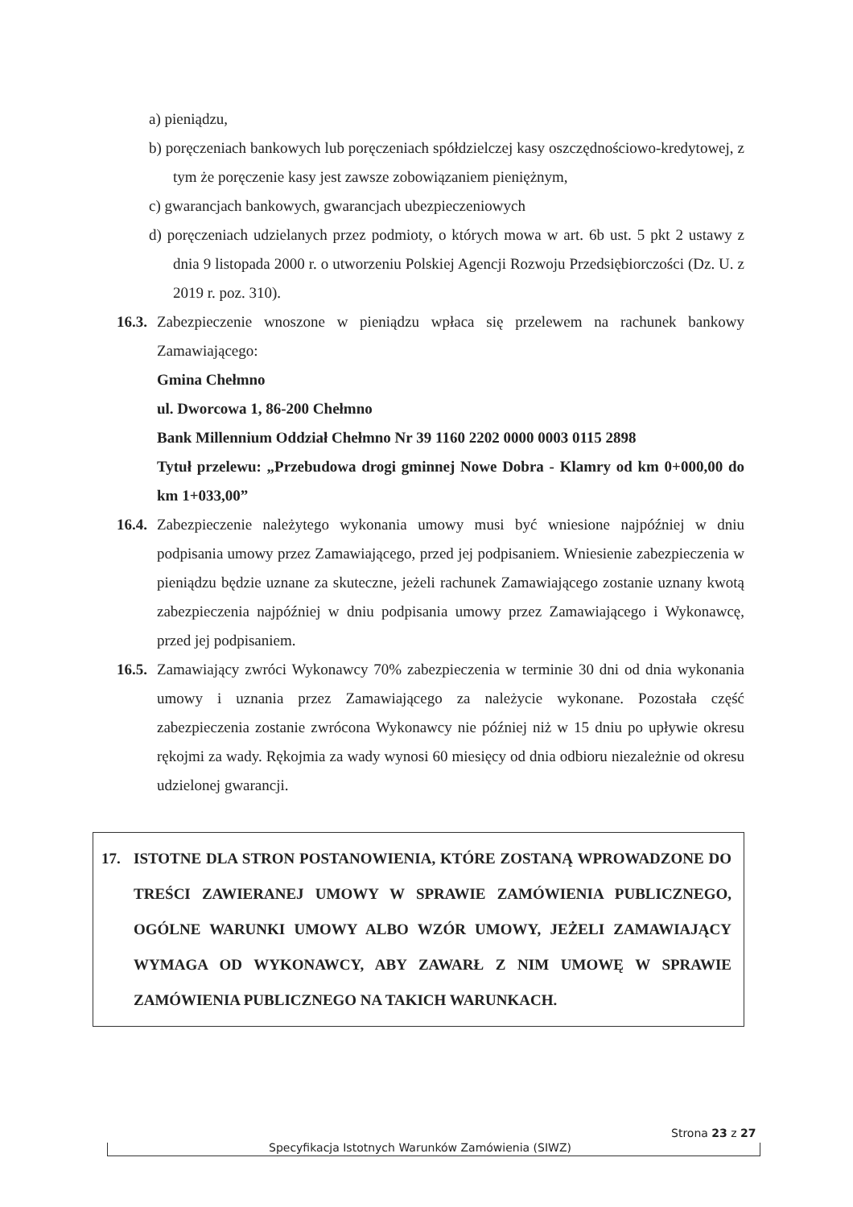a) pieniądzu,
b) poręczeniach bankowych lub poręczeniach spółdzielczej kasy oszczędnościowo-kredytowej, z tym że poręczenie kasy jest zawsze zobowiązaniem pieniężnym,
c) gwarancjach bankowych, gwarancjach ubezpieczeniowych
d) poręczeniach udzielanych przez podmioty, o których mowa w art. 6b ust. 5 pkt 2 ustawy z dnia 9 listopada 2000 r. o utworzeniu Polskiej Agencji Rozwoju Przedsiębiorczości (Dz. U. z 2019 r. poz. 310).
16.3.
Zabezpieczenie wnoszone w pieniądzu wpłaca się przelewem na rachunek bankowy Zamawiającego:
Gmina Chełmno
ul. Dworcowa 1, 86-200 Chełmno
Bank Millennium Oddział Chełmno Nr 39 1160 2202 0000 0003 0115 2898
Tytuł przelewu: „Przebudowa drogi gminnej Nowe Dobra - Klamry od km 0+000,00 do km 1+033,00”
16.4.
Zabezpieczenie należytego wykonania umowy musi być wniesione najpóźniej w dniu podpisania umowy przez Zamawiającego, przed jej podpisaniem. Wniesienie zabezpieczenia w pieniądzu będzie uznane za skuteczne, jeżeli rachunek Zamawiającego zostanie uznany kwotą zabezpieczenia najpóźniej w dniu podpisania umowy przez Zamawiającego i Wykonawcę, przed jej podpisaniem.
16.5.
Zamawiający zwróci Wykonawcy 70% zabezpieczenia w terminie 30 dni od dnia wykonania umowy i uznania przez Zamawiającego za należycie wykonane. Pozostała część zabezpieczenia zostanie zwrócona Wykonawcy nie później niż w 15 dniu po upływie okresu rękojmi za wady. Rękojmia za wady wynosi 60 miesięcy od dnia odbioru niezależnie od okresu udzielonej gwarancji.
17. ISTOTNE DLA STRON POSTANOWIENIA, KTÓRE ZOSTANĄ WPROWADZONE DO TREŚCI ZAWIERANEJ UMOWY W SPRAWIE ZAMÓWIENIA PUBLICZNEGO, OGÓLNE WARUNKI UMOWY ALBO WZÓR UMOWY, JEŻELI ZAMAWIAJĄCY WYMAGA OD WYKONAWCY, ABY ZAWARŁ Z NIM UMOWĘ W SPRAWIE ZAMÓWIENIA PUBLICZNEGO NA TAKICH WARUNKACH.
Specyfikacja Istotnych Warunków Zamówienia (SIWZ)
Strona 23 z 27